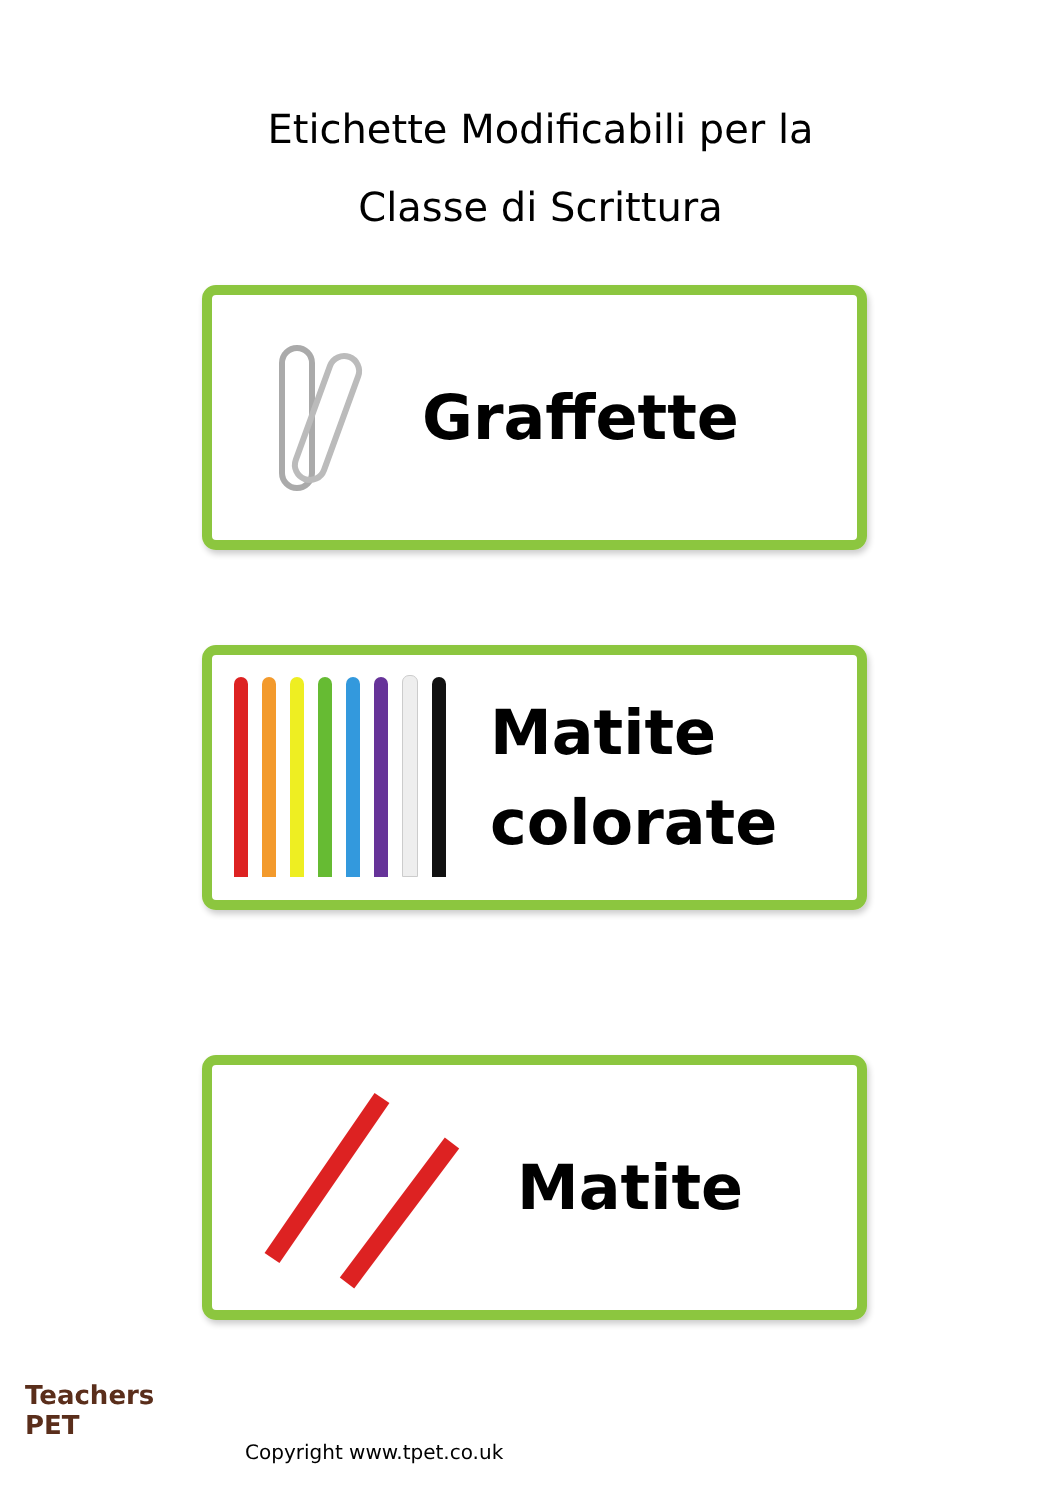Etichette Modificabili per la
Classe di Scrittura
Graffette
Matite
colorate
Matite
Teachers
PET
Copyright www.tpet.co.uk